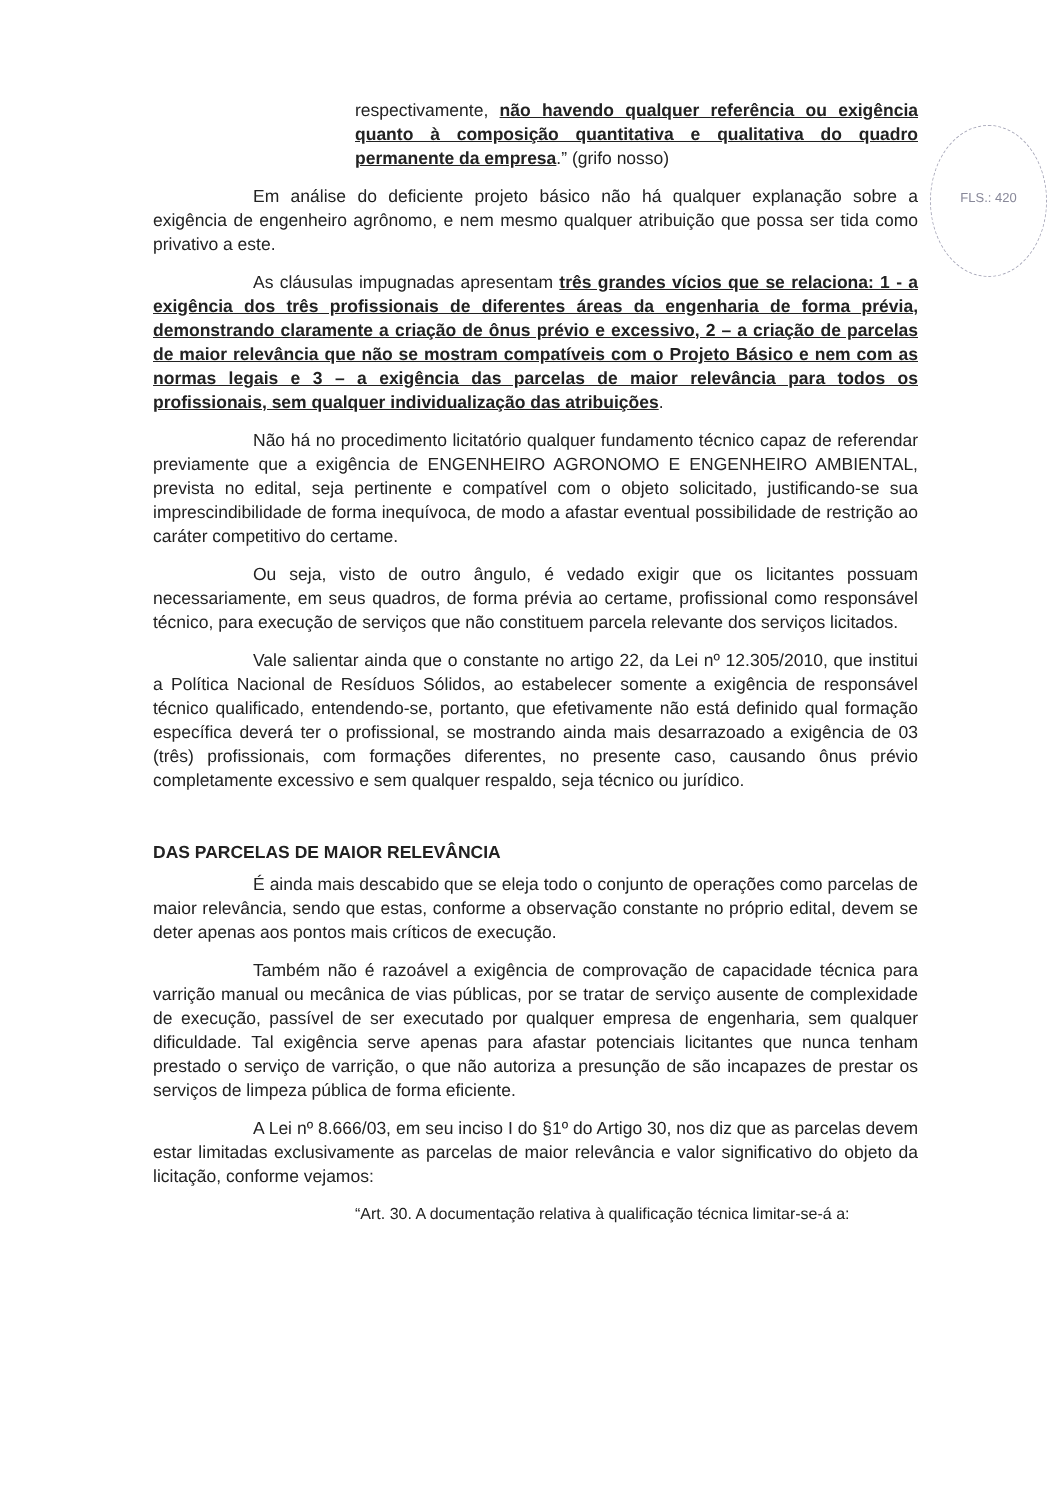FLS.: 420
respectivamente, não havendo qualquer referência ou exigência quanto à composição quantitativa e qualitativa do quadro permanente da empresa.” (grifo nosso)
Em análise do deficiente projeto básico não há qualquer explanação sobre a exigência de engenheiro agrônomo, e nem mesmo qualquer atribuição que possa ser tida como privativo a este.
As cláusulas impugnadas apresentam três grandes vícios que se relaciona: 1 - a exigência dos três profissionais de diferentes áreas da engenharia de forma prévia, demonstrando claramente a criação de ônus prévio e excessivo, 2 – a criação de parcelas de maior relevância que não se mostram compatíveis com o Projeto Básico e nem com as normas legais e 3 – a exigência das parcelas de maior relevância para todos os profissionais, sem qualquer individualização das atribuições.
Não há no procedimento licitatório qualquer fundamento técnico capaz de referendar previamente que a exigência de ENGENHEIRO AGRONOMO E ENGENHEIRO AMBIENTAL, prevista no edital, seja pertinente e compatível com o objeto solicitado, justificando-se sua imprescindibilidade de forma inequívoca, de modo a afastar eventual possibilidade de restrição ao caráter competitivo do certame.
Ou seja, visto de outro ângulo, é vedado exigir que os licitantes possuam necessariamente, em seus quadros, de forma prévia ao certame, profissional como responsável técnico, para execução de serviços que não constituem parcela relevante dos serviços licitados.
Vale salientar ainda que o constante no artigo 22, da Lei nº 12.305/2010, que institui a Política Nacional de Resíduos Sólidos, ao estabelecer somente a exigência de responsável técnico qualificado, entendendo-se, portanto, que efetivamente não está definido qual formação específica deverá ter o profissional, se mostrando ainda mais desarrazoado a exigência de 03 (três) profissionais, com formações diferentes, no presente caso, causando ônus prévio completamente excessivo e sem qualquer respaldo, seja técnico ou jurídico.
DAS PARCELAS DE MAIOR RELEVÂNCIA
É ainda mais descabido que se eleja todo o conjunto de operações como parcelas de maior relevância, sendo que estas, conforme a observação constante no próprio edital, devem se deter apenas aos pontos mais críticos de execução.
Também não é razoável a exigência de comprovação de capacidade técnica para varrição manual ou mecânica de vias públicas, por se tratar de serviço ausente de complexidade de execução, passível de ser executado por qualquer empresa de engenharia, sem qualquer dificuldade. Tal exigência serve apenas para afastar potenciais licitantes que nunca tenham prestado o serviço de varrição, o que não autoriza a presunção de são incapazes de prestar os serviços de limpeza pública de forma eficiente.
A Lei nº 8.666/03, em seu inciso I do §1º do Artigo 30, nos diz que as parcelas devem estar limitadas exclusivamente as parcelas de maior relevância e valor significativo do objeto da licitação, conforme vejamos:
“Art. 30. A documentação relativa à qualificação técnica limitar-se-á a: